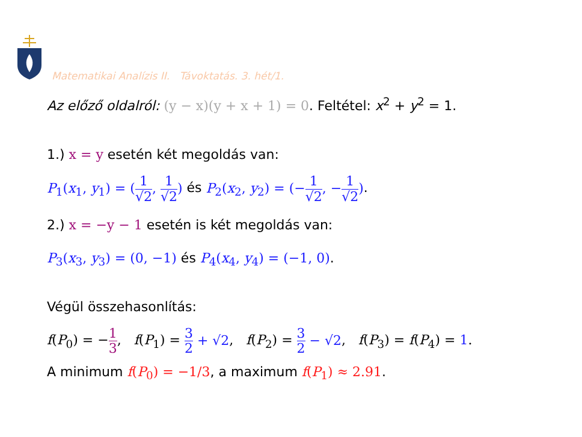Matematikai Analízis II. Távoktatás. 3. hét/1.
Az előző oldalról: (y − x)(y + x + 1) = 0. Feltétel: x<sup>2</sup> + y<sup>2</sup> = 1.
1.) x = y esetén két megoldás van:
P<sub>1</sub>(x<sub>1</sub>, y<sub>1</sub>) = (1 √2, 1 √2) és P<sub>2</sub>(x<sub>2</sub>, y<sub>2</sub>) = (−1 √2, −1 √2).
2.) x = −y − 1 esetén is két megoldás van:
P<sub>3</sub>(x<sub>3</sub>, y<sub>3</sub>) = (0, −1) és P<sub>4</sub>(x<sub>4</sub>, y<sub>4</sub>) = (−1, 0).
Végül összehasonlítás:
f(P<sub>0</sub>) = −1 3, f(P<sub>1</sub>) = 3 2 + √2, f(P<sub>2</sub>) = 3 2 − √2, f(P<sub>3</sub>) = f(P<sub>4</sub>) = 1.
A minimum f(P<sub>0</sub>) = −1/3, a maximum f(P<sub>1</sub>) ≈ 2.91.